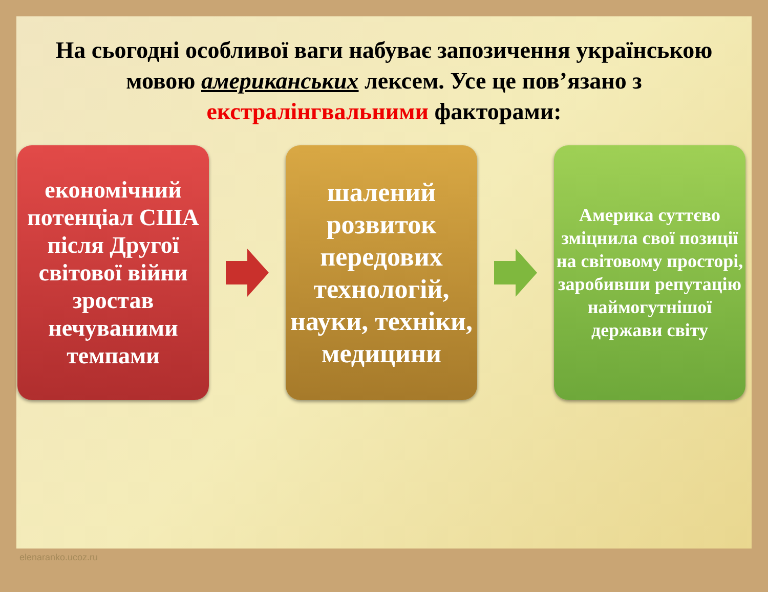На сьогодні особливої ваги набуває запозичення українською мовою американських лексем. Усе це пов’язано з екстралінгвальними факторами:
економічний потенціал США після Другої світової війни зростав нечуваними темпами
шалений розвиток передових технологій, науки, техніки, медицини
Америка суттєво зміцнила свої позиції на світовому просторі, заробивши репутацію наймогутнішої держави світу
elenaranko.ucoz.ru